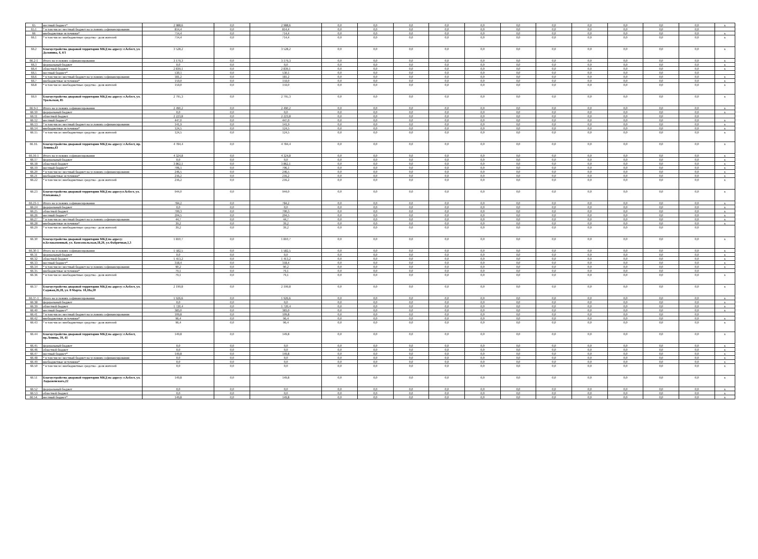| 65 | местный бюджет* | 2 988,6 | 0,0 | 2 988,6 | 0,0 | 0,0 | 0,0 | 0,0 | 0,0 | 0,0 | 0,0 | 0,0 | 0,0 | 0,0 | 0,0 | x |
| 65.1 | * в том числе: местный бюджет на условиях софинансирования | 814,4 | 0,0 | 814,4 | 0,0 | 0,0 | 0,0 | 0,0 | 0,0 | 0,0 | 0,0 | 0,0 | 0,0 | 0,0 | 0,0 | |
| 66 | внебюджетные источники* | 714,4 | 0,0 | 714,4 | 0,0 | 0,0 | 0,0 | 0,0 | 0,0 | 0,0 | 0,0 | 0,0 | 0,0 | 0,0 | 0,0 | x |
| 66.1 | * в том числе: внебюджетные средства - доля жителей | 714,4 | 0,0 | 714,4 | 0,0 | 0,0 | 0,0 | 0,0 | 0,0 | 0,0 | 0,0 | 0,0 | 0,0 | 0,0 | 0,0 | x |
| 66.2 | Благоустройство дворовой территории МКД по адресу: г.Асбест, ул. Долонина, 4, 4/1 | 3 528,2 | 0,0 | 3 528,2 | 0,0 | 0,0 | 0,0 | 0,0 | 0,0 | 0,0 | 0,0 | 0,0 | 0,0 | 0,0 | 0,0 | x |
| 66.2-1 | Итого на условиях софинансирования | 3 179,3 | 0,0 | 3 179,3 | 0,0 | 0,0 | 0,0 | 0,0 | 0,0 | 0,0 | 0,0 | 0,0 | 0,0 | 0,0 | 0,0 | x |
| 66.3 | федеральный бюджет | 0,0 | 0,0 | 0,0 | 0,0 | 0,0 | 0,0 | 0,0 | 0,0 | 0,0 | 0,0 | 0,0 | 0,0 | 0,0 | 0,0 | x |
| 66.4 | областной бюджет | 2 839,1 | 0,0 | 2 839,1 | 0,0 | 0,0 | 0,0 | 0,0 | 0,0 | 0,0 | 0,0 | 0,0 | 0,0 | 0,0 | 0,0 | x |
| 66.5 | местный бюджет* | 530,1 | 0,0 | 530,1 | 0,0 | 0,0 | 0,0 | 0,0 | 0,0 | 0,0 | 0,0 | 0,0 | 0,0 | 0,0 | 0,0 | |
| 66.6 | * в том числе: местный бюджет на условиях софинансирования | 181,2 | 0,0 | 181,2 | 0,0 | 0,0 | 0,0 | 0,0 | 0,0 | 0,0 | 0,0 | 0,0 | 0,0 | 0,0 | 0,0 | x |
| 66.7 | внебюджетные источники* | 159,0 | 0,0 | 159,0 | 0,0 | 0,0 | 0,0 | 0,0 | 0,0 | 0,0 | 0,0 | 0,0 | 0,0 | 0,0 | 0,0 | x |
| 66.8 | * в том числе: внебюджетные средства - доля жителей | 159,0 | 0,0 | 159,0 | 0,0 | 0,0 | 0,0 | 0,0 | 0,0 | 0,0 | 0,0 | 0,0 | 0,0 | 0,0 | 0,0 | x |
| 66.9 | Благоустройство дворовой территории МКД по адресу: г.Асбест, ул. Уральская, 85 | 2 795,3 | 0,0 | 2 795,3 | 0,0 | 0,0 | 0,0 | 0,0 | 0,0 | 0,0 | 0,0 | 0,0 | 0,0 | 0,0 | 0,0 | x |
| 66.9-1 | Итого на условиях софинансирования | 2 490,2 | 0,0 | 2 490,2 | 0,0 | 0,0 | 0,0 | 0,0 | 0,0 | 0,0 | 0,0 | 0,0 | 0,0 | 0,0 | 0,0 | x |
| 66.10 | федеральный бюджет | 0,0 | 0,0 | 0,0 | 0,0 | 0,0 | 0,0 | 0,0 | 0,0 | 0,0 | 0,0 | 0,0 | 0,0 | 0,0 | 0,0 | x |
| 66.11 | областной бюджет | 2 223,8 | 0,0 | 2 223,8 | 0,0 | 0,0 | 0,0 | 0,0 | 0,0 | 0,0 | 0,0 | 0,0 | 0,0 | 0,0 | 0,0 | |
| 66.12 | местный бюджет* | 447,0 | 0,0 | 447,0 | 0,0 | 0,0 | 0,0 | 0,0 | 0,0 | 0,0 | 0,0 | 0,0 | 0,0 | 0,0 | 0,0 | x |
| 66.13 | * в том числе: местный бюджет на условиях софинансирования | 141,9 | 0,0 | 141,9 | 0,0 | 0,0 | 0,0 | 0,0 | 0,0 | 0,0 | 0,0 | 0,0 | 0,0 | 0,0 | 0,0 | x |
| 66.14 | внебюджетные источники* | 124,5 | 0,0 | 124,5 | 0,0 | 0,0 | 0,0 | 0,0 | 0,0 | 0,0 | 0,0 | 0,0 | 0,0 | 0,0 | 0,0 | x |
| 66.15 | * в том числе: внебюджетные средства - доля жителей | 124,5 | 0,0 | 124,5 | 0,0 | 0,0 | 0,0 | 0,0 | 0,0 | 0,0 | 0,0 | 0,0 | 0,0 | 0,0 | 0,0 | x |
| 66.16. | Благоустройство дворовой территории МКД по адресу: г.Асбест, пр. Ленина,43 | 4 784,4 | 0,0 | 4 784,4 | 0,0 | 0,0 | 0,0 | 0,0 | 0,0 | 0,0 | 0,0 | 0,0 | 0,0 | 0,0 | 0,0 | x |
| 66.16-1 | Итого на условиях софинансирования | 4 324,8 | 0,0 | 4 324,8 | 0,0 | 0,0 | 0,0 | 0,0 | 0,0 | 0,0 | 0,0 | 0,0 | 0,0 | 0,0 | 0,0 | x |
| 66.17 | федеральный бюджет | 0,0 | 0,0 | 0,0 | 0,0 | 0,0 | 0,0 | 0,0 | 0,0 | 0,0 | 0,0 | 0,0 | 0,0 | 0,0 | 0,0 | x |
| 66.18 | областной бюджет | 3 862,1 | 0,0 | 3 862,1 | 0,0 | 0,0 | 0,0 | 0,0 | 0,0 | 0,0 | 0,0 | 0,0 | 0,0 | 0,0 | 0,0 | x |
| 66.19 | местный бюджет* | 706,1 | 0,0 | 706,1 | 0,0 | 0,0 | 0,0 | 0,0 | 0,0 | 0,0 | 0,0 | 0,0 | 0,0 | 0,0 | 0,0 | x |
| 66.20 | * в том числе: местный бюджет на условиях софинансирования | 246,5 | 0,0 | 246,5 | 0,0 | 0,0 | 0,0 | 0,0 | 0,0 | 0,0 | 0,0 | 0,0 | 0,0 | 0,0 | 0,0 | x |
| 66.21 | внебюджетные источники* | 216,2 | 0,0 | 216,2 | 0,0 | 0,0 | 0,0 | 0,0 | 0,0 | 0,0 | 0,0 | 0,0 | 0,0 | 0,0 | 0,0 | x |
| 66.22 | * в том числе: внебюджетные средства - доля жителей | 216,2 | 0,0 | 216,2 | 0,0 | 0,0 | 0,0 | 0,0 | 0,0 | 0,0 | 0,0 | 0,0 | 0,0 | 0,0 | 0,0 | x |
| 66.23 | Благоустройство дворовой территории МКД по адресу:г.Асбест, ул. Плеханова,1 | 944,0 | 0,0 | 944,0 | 0,0 | 0,0 | 0,0 | 0,0 | 0,0 | 0,0 | 0,0 | 0,0 | 0,0 | 0,0 | 0,0 | x |
| 66.23-1 | Итого на условиях софинансирования | 784,2 | 0,0 | 784,2 | 0,0 | 0,0 | 0,0 | 0,0 | 0,0 | 0,0 | 0,0 | 0,0 | 0,0 | 0,0 | 0,0 | x |
| 66.24 | федеральный бюджет | 0,0 | 0,0 | 0,0 | 0,0 | 0,0 | 0,0 | 0,0 | 0,0 | 0,0 | 0,0 | 0,0 | 0,0 | 0,0 | 0,0 | x |
| 66.25 | областной бюджет | 700,3 | 0,0 | 700,3 | 0,0 | 0,0 | 0,0 | 0,0 | 0,0 | 0,0 | 0,0 | 0,0 | 0,0 | 0,0 | 0,0 | x |
| 66.26 | местный бюджет* | 204,5 | 0,0 | 204,5 | 0,0 | 0,0 | 0,0 | 0,0 | 0,0 | 0,0 | 0,0 | 0,0 | 0,0 | 0,0 | 0,0 | x |
| 66.27 | * в том числе: местный бюджет на условиях софинансирования | 44,7 | 0,0 | 44,7 | 0,0 | 0,0 | 0,0 | 0,0 | 0,0 | 0,0 | 0,0 | 0,0 | 0,0 | 0,0 | 0,0 | x |
| 66.28 | внебюджетные источники* | 39,2 | 0,0 | 39,2 | 0,0 | 0,0 | 0,0 | 0,0 | 0,0 | 0,0 | 0,0 | 0,0 | 0,0 | 0,0 | 0,0 | x |
| 66.29 | * в том числе: внебюджетные средства - доля жителей | 39,2 | 0,0 | 39,2 | 0,0 | 0,0 | 0,0 | 0,0 | 0,0 | 0,0 | 0,0 | 0,0 | 0,0 | 0,0 | 0,0 | |
| 66.30 | Благоустройство дворовой территории МКД по адресу: п.Белокаменный, ул. Комсомольская,18,20, ул.Фабричная,1,3 | 1 810,7 | 0,0 | 1 810,7 | 0,0 | 0,0 | 0,0 | 0,0 | 0,0 | 0,0 | 0,0 | 0,0 | 0,0 | 0,0 | 0,0 | x |
| 66.30-1 | Итого на условиях софинансирования | 1 582,5 | 0,0 | 1 582,5 | 0,0 | 0,0 | 0,0 | 0,0 | 0,0 | 0,0 | 0,0 | 0,0 | 0,0 | 0,0 | 0,0 | x |
| 66.31 | федеральный бюджет | 0,0 | 0,0 | 0,0 | 0,0 | 0,0 | 0,0 | 0,0 | 0,0 | 0,0 | 0,0 | 0,0 | 0,0 | 0,0 | 0,0 | x |
| 66.32 | областной бюджет | 1 413,2 | 0,0 | 1 413,2 | 0,0 | 0,0 | 0,0 | 0,0 | 0,0 | 0,0 | 0,0 | 0,0 | 0,0 | 0,0 | 0,0 | x |
| 66.33 | местный бюджет* | 318,4 | 0,0 | 318,4 | 0,0 | 0,0 | 0,0 | 0,0 | 0,0 | 0,0 | 0,0 | 0,0 | 0,0 | 0,0 | 0,0 | x |
| 66.34 | * в том числе: местный бюджет на условиях софинансирования | 90,2 | 0,0 | 90,2 | 0,0 | 0,0 | 0,0 | 0,0 | 0,0 | 0,0 | 0,0 | 0,0 | 0,0 | 0,0 | 0,0 | x |
| 66.35 | внебюджетные источники* | 79,1 | 0,0 | 79,1 | 0,0 | 0,0 | 0,0 | 0,0 | 0,0 | 0,0 | 0,0 | 0,0 | 0,0 | 0,0 | 0,0 | |
| 66.36 | * в том числе: внебюджетные средства - доля жителей | 79,1 | 0,0 | 79,1 | 0,0 | 0,0 | 0,0 | 0,0 | 0,0 | 0,0 | 0,0 | 0,0 | 0,0 | 0,0 | 0,0 | x |
| 66.37 | Благоустройство дворовой территории МКД по адресу: г.Асбест, ул. Садовая,26,28, ул. 8 Марта. 18,18а,20 | 2 199,8 | 0,0 | 2 199,8 | 0,0 | 0,0 | 0,0 | 0,0 | 0,0 | 0,0 | 0,0 | 0,0 | 0,0 | 0,0 | 0,0 | x |
| 66.37-1 | Итого на условиях софинансирования | 1 926,6 | 0,0 | 1 926,6 | 0,0 | 0,0 | 0,0 | 0,0 | 0,0 | 0,0 | 0,0 | 0,0 | 0,0 | 0,0 | 0,0 | x |
| 66.38 | федеральный бюджет | 0,0 | 0,0 | 0,0 | 0,0 | 0,0 | 0,0 | 0,0 | 0,0 | 0,0 | 0,0 | 0,0 | 0,0 | 0,0 | 0,0 | x |
| 66.39 | областной бюджет | 1 720,4 | 0,0 | 1 720,4 | 0,0 | 0,0 | 0,0 | 0,0 | 0,0 | 0,0 | 0,0 | 0,0 | 0,0 | 0,0 | 0,0 | x |
| 66.40 | местный бюджет* | 383,0 | 0,0 | 383,0 | 0,0 | 0,0 | 0,0 | 0,0 | 0,0 | 0,0 | 0,0 | 0,0 | 0,0 | 0,0 | 0,0 | x |
| 66.41 | * в том числе: местный бюджет на условиях софинансирования | 109,8 | 0,0 | 109,8 | 0,0 | 0,0 | 0,0 | 0,0 | 0,0 | 0,0 | 0,0 | 0,0 | 0,0 | 0,0 | 0,0 | |
| 66.42 | внебюджетные источники* | 96,4 | 0,0 | 96,4 | 0,0 | 0,0 | 0,0 | 0,0 | 0,0 | 0,0 | 0,0 | 0,0 | 0,0 | 0,0 | 0,0 | x |
| 66.43 | * в том числе: внебюджетные средства - доля жителей | 96,4 | 0,0 | 96,4 | 0,0 | 0,0 | 0,0 | 0,0 | 0,0 | 0,0 | 0,0 | 0,0 | 0,0 | 0,0 | 0,0 | x |
| 66.44 | Благоустройство дворовой территории МКД по адресу: г.Асбест, пр.Ленина, 39, 41 | 149,8 | 0,0 | 149,8 | 0,0 | 0,0 | 0,0 | 0,0 | 0,0 | 0,0 | 0,0 | 0,0 | 0,0 | 0,0 | 0,0 | x |
| 66.45 | федеральный бюджет | 0,0 | 0,0 | 0,0 | 0,0 | 0,0 | 0,0 | 0,0 | 0,0 | 0,0 | 0,0 | 0,0 | 0,0 | 0,0 | 0,0 | x |
| 66.46 | областной бюджет | 0,0 | 0,0 | 0,0 | 0,0 | 0,0 | 0,0 | 0,0 | 0,0 | 0,0 | 0,0 | 0,0 | 0,0 | 0,0 | 0,0 | x |
| 66.47 | местный бюджет* | 149,8 | 0,0 | 149,8 | 0,0 | 0,0 | 0,0 | 0,0 | 0,0 | 0,0 | 0,0 | 0,0 | 0,0 | 0,0 | 0,0 | x |
| 66.48 | * в том числе: местный бюджет на условиях софинансирования | 0,0 | 0,0 | 0,0 | 0,0 | 0,0 | 0,0 | 0,0 | 0,0 | 0,0 | 0,0 | 0,0 | 0,0 | 0,0 | 0,0 | x |
| 66.49 | внебюджетные источники* | 0,0 | 0,0 | 0,0 | 0,0 | 0,0 | 0,0 | 0,0 | 0,0 | 0,0 | 0,0 | 0,0 | 0,0 | 0,0 | 0,0 | x |
| 66.50 | * в том числе: внебюджетные средства - доля жителей | 0,0 | 0,0 | 0,0 | 0,0 | 0,0 | 0,0 | 0,0 | 0,0 | 0,0 | 0,0 | 0,0 | 0,0 | 0,0 | 0,0 | x |
| 66.51 | Благоустройство дворовой территории МКД по адресу: г.Асбест, ул. Ладыженского,22 | 149,8 | 0,0 | 149,8 | 0,0 | 0,0 | 0,0 | 0,0 | 0,0 | 0,0 | 0,0 | 0,0 | 0,0 | 0,0 | 0,0 | x |
| 66.52 | федеральный бюджет | 0,0 | 0,0 | 0,0 | 0,0 | 0,0 | 0,0 | 0,0 | 0,0 | 0,0 | 0,0 | 0,0 | 0,0 | 0,0 | 0,0 | x |
| 66.53 | областной бюджет | 0,0 | 0,0 | 0,0 | 0,0 | 0,0 | 0,0 | 0,0 | 0,0 | 0,0 | 0,0 | 0,0 | 0,0 | 0,0 | 0,0 | x |
| 66.54. | местный бюджет* | 149,8 | 0,0 | 149,8 | 0,0 | 0,0 | 0,0 | 0,0 | 0,0 | 0,0 | 0,0 | 0,0 | 0,0 | 0,0 | 0,0 | x |